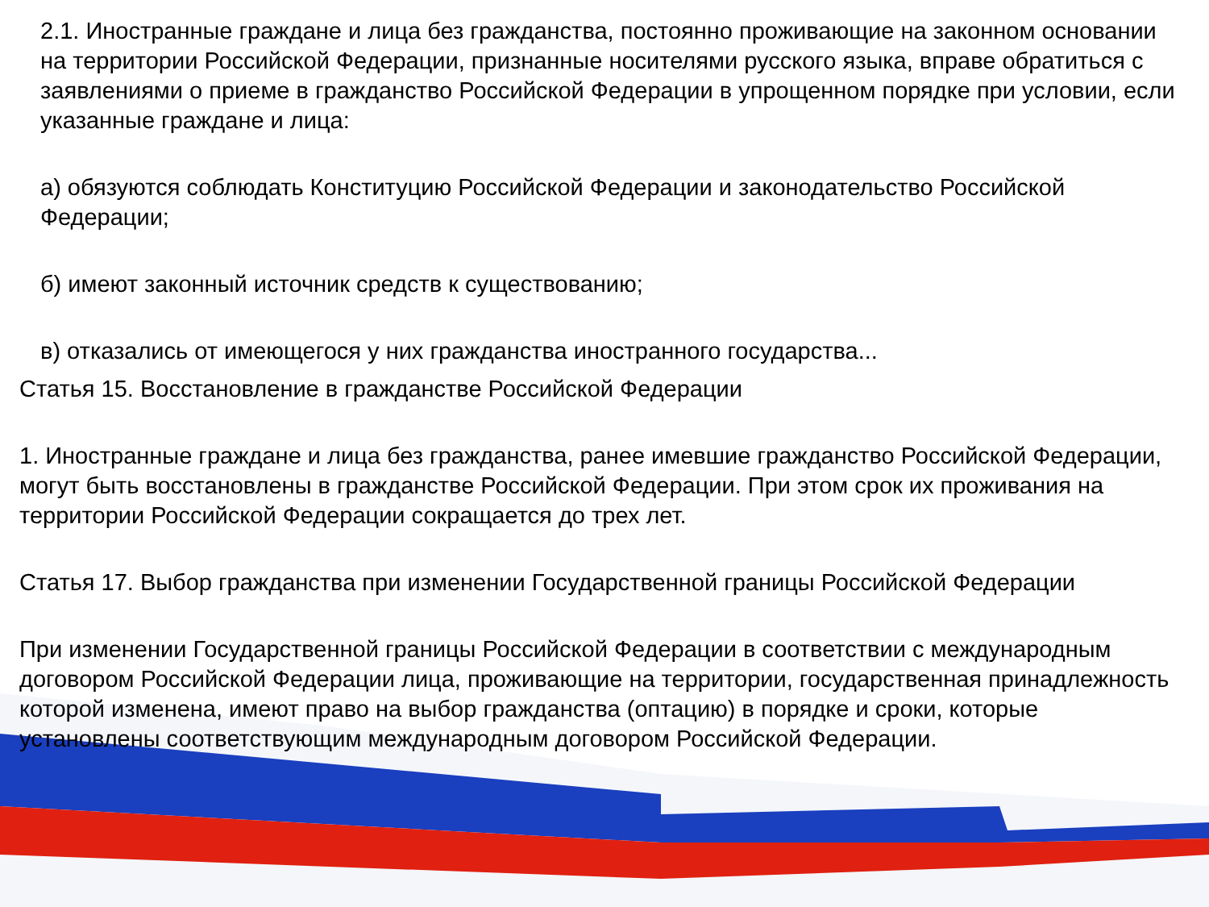2.1. Иностранные граждане и лица без гражданства, постоянно проживающие на законном основании на территории Российской Федерации, признанные носителями русского языка, вправе обратиться с заявлениями о приеме в гражданство Российской Федерации в упрощенном порядке при условии, если указанные граждане и лица:
а) обязуются соблюдать Конституцию Российской Федерации и законодательство Российской Федерации;
б) имеют законный источник средств к существованию;
в) отказались от имеющегося у них гражданства иностранного государства...
Статья 15. Восстановление в гражданстве Российской Федерации
1. Иностранные граждане и лица без гражданства, ранее имевшие гражданство Российской Федерации, могут быть восстановлены в гражданстве Российской Федерации. При этом срок их проживания на территории Российской Федерации сокращается до трех лет.
Статья 17. Выбор гражданства при изменении Государственной границы Российской Федерации
При изменении Государственной границы Российской Федерации в соответствии с международным договором Российской Федерации лица, проживающие на территории, государственная принадлежность которой изменена, имеют право на выбор гражданства (оптацию) в порядке и сроки, которые установлены соответствующим международным договором Российской Федерации.